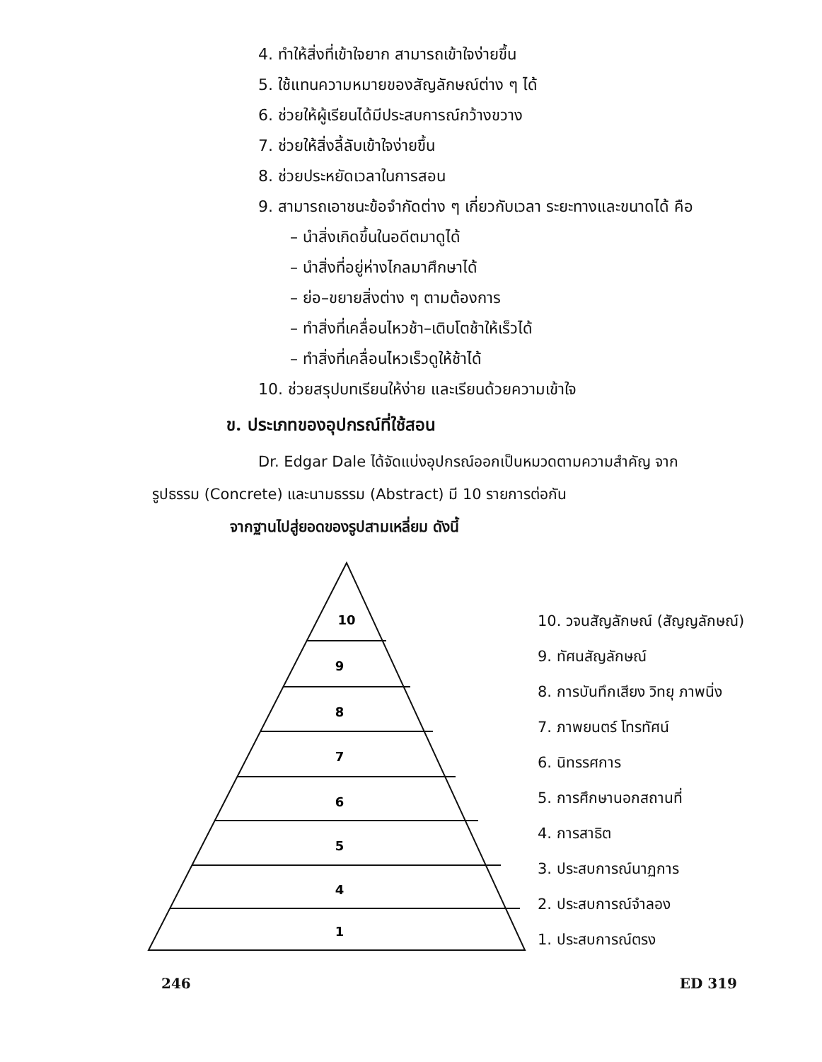4. ทำให้สิ่งที่เข้าใจยาก สามารถเข้าใจง่ายขึ้น
5. ใช้แทนความหมายของสัญลักษณ์ต่าง ๆ ได้
6. ช่วยให้ผู้เรียนได้มีประสบการณ์กว้างขวาง
7. ช่วยให้สิ่งลี้ลับเข้าใจง่ายขึ้น
8. ช่วยประหยัดเวลาในการสอน
9. สามารถเอาชนะข้อจำกัดต่าง ๆ เกี่ยวกับเวลา ระยะทางและขนาดได้ คือ
– นำสิ่งเกิดขึ้นในอดีตมาดูได้
– นำสิ่งที่อยู่ห่างไกลมาศึกษาได้
– ย่อ–ขยายสิ่งต่าง ๆ ตามต้องการ
– ทำสิ่งที่เคลื่อนไหวช้า–เติบโตช้าให้เร็วได้
– ทำสิ่งที่เคลื่อนไหวเร็วดูให้ช้าได้
10. ช่วยสรุปบทเรียนให้ง่าย และเรียนด้วยความเข้าใจ
ข. ประเภทของอุปกรณ์ที่ใช้สอน
Dr. Edgar Dale ได้จัดแบ่งอุปกรณ์ออกเป็นหมวดตามความสำคัญ จาก
รูปธรรม (Concrete) และนามธรรม (Abstract) มี 10 รายการต่อกัน
จากฐานไปสู่ยอดของรูปสามเหลี่ยม ดังนี้
10
9
8
7
6
5
4
1
10. วจนสัญลักษณ์ (สัญญลักษณ์)
9. ทัศนสัญลักษณ์
8. การบันทึกเสียง วิทยุ ภาพนิ่ง
7. ภาพยนตร์ โทรทัศน์
6. นิทรรศการ
5. การศึกษานอกสถานที่
4. การสาธิต
3. ประสบการณ์นาฏการ
2. ประสบการณ์จำลอง
1. ประสบการณ์ตรง
246 ED 319